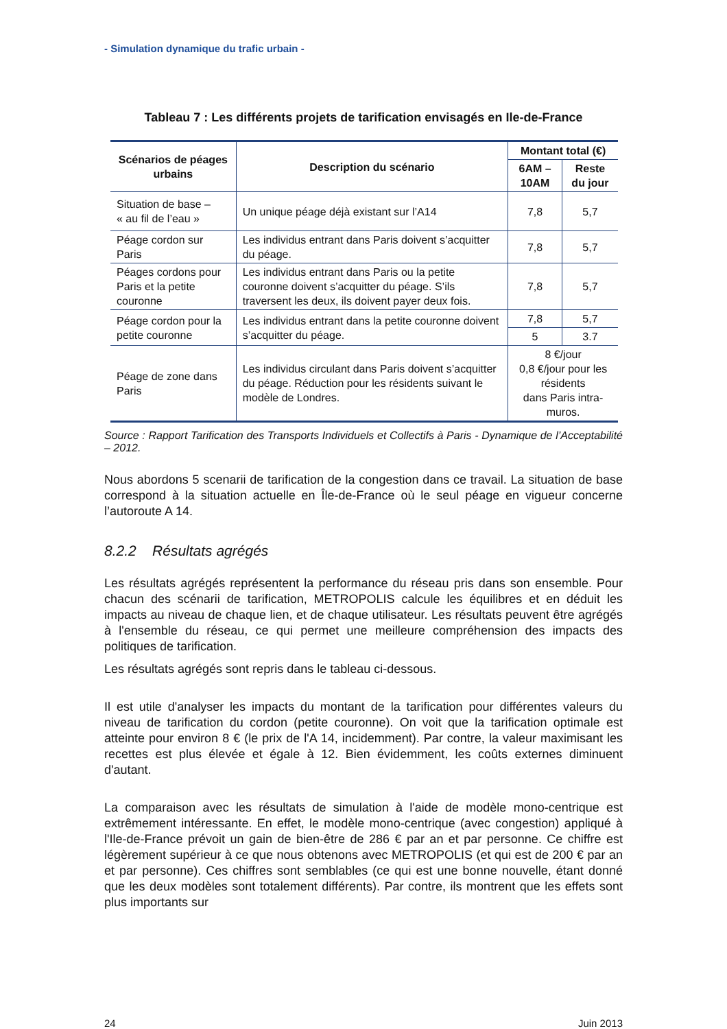- Simulation dynamique du trafic urbain -
Tableau 7 : Les différents projets de tarification envisagés en Ile-de-France
| Scénarios de péages urbains | Description du scénario | Montant total (€) | |
| --- | --- | --- | --- |
| | | 6AM – 10AM | Reste du jour |
| Situation de base – « au fil de l’eau » | Un unique péage déjà existant sur l’A14 | 7,8 | 5,7 |
| Péage cordon sur Paris | Les individus entrant dans Paris doivent s’acquitter du péage. | 7,8 | 5,7 |
| Péages cordons pour Paris et la petite couronne | Les individus entrant dans Paris ou la petite couronne doivent s’acquitter du péage. S’ils traversent les deux, ils doivent payer deux fois. | 7,8 | 5,7 |
| Péage cordon pour la petite couronne | Les individus entrant dans la petite couronne doivent s’acquitter du péage. | 7,8 | 5,7 |
| | | 5 | 3.7 |
| Péage de zone dans Paris | Les individus circulant dans Paris doivent s’acquitter du péage. Réduction pour les résidents suivant le modèle de Londres. | 8 €/jour 0,8 €/jour pour les résidents dans Paris intra-muros. | |
Source : Rapport Tarification des Transports Individuels et Collectifs à Paris - Dynamique de l’Acceptabilité – 2012.
Nous abordons 5 scenarii de tarification de la congestion dans ce travail. La situation de base correspond à la situation actuelle en Île-de-France où le seul péage en vigueur concerne l’autoroute A 14.
8.2.2 Résultats agrégés
Les résultats agrégés représentent la performance du réseau pris dans son ensemble. Pour chacun des scénarii de tarification, METROPOLIS calcule les équilibres et en déduit les impacts au niveau de chaque lien, et de chaque utilisateur. Les résultats peuvent être agrégés à l'ensemble du réseau, ce qui permet une meilleure compréhension des impacts des politiques de tarification.
Les résultats agrégés sont repris dans le tableau ci-dessous.
Il est utile d'analyser les impacts du montant de la tarification pour différentes valeurs du niveau de tarification du cordon (petite couronne). On voit que la tarification optimale est atteinte pour environ 8 € (le prix de l'A 14, incidemment). Par contre, la valeur maximisant les recettes est plus élevée et égale à 12. Bien évidemment, les coûts externes diminuent d'autant.
La comparaison avec les résultats de simulation à l'aide de modèle mono-centrique est extrêmement intéressante. En effet, le modèle mono-centrique (avec congestion) appliqué à l'Ile-de-France prévoit un gain de bien-être de 286 € par an et par personne. Ce chiffre est légèrement supérieur à ce que nous obtenons avec METROPOLIS (et qui est de 200 € par an et par personne). Ces chiffres sont semblables (ce qui est une bonne nouvelle, étant donné que les deux modèles sont totalement différents). Par contre, ils montrent que les effets sont plus importants sur
24 Juin 2013